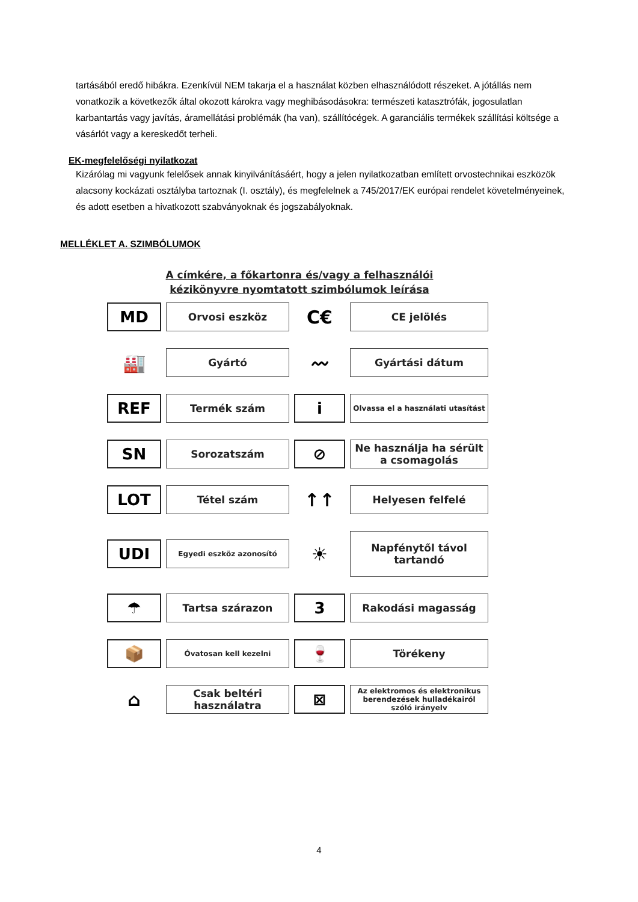tartásából eredő hibákra. Ezenkívül NEM takarja el a használat közben elhasználódott részeket. A jótállás nem vonatkozik a következők által okozott károkra vagy meghibásodásokra: természeti katasztrófák, jogosulatlan karbantartás vagy javítás, áramellátási problémák (ha van), szállítócégek. A garanciális termékek szállítási költsége a vásárlót vagy a kereskedőt terheli.
EK-megfelelőségi nyilatkozat
Kizárólag mi vagyunk felelősek annak kinyilvánításáért, hogy a jelen nyilatkozatban említett orvostechnikai eszközök alacsony kockázati osztályba tartoznak (I. osztály), és megfelelnek a 745/2017/EK európai rendelet követelményeinek, és adott esetben a hivatkozott szabványoknak és jogszabályoknak.
MELLÉKLET A. SZIMBÓLUMOK
A címkére, a főkartonra és/vagy a felhasználói
kézikönyvre nyomtatott szimbólumok leírása
MD
Orvosi eszköz
C€
CE jelölés
🏭
Gyártó
〰
Gyártási dátum
REF
Termék szám
i
Olvassa el a használati utasítást
SN
Sorozatszám
⊘
Ne használja ha sérült a csomagolás
LOT
Tétel szám
↑↑
Helyesen felfelé
UDI
Egyedi eszköz azonosító
☀
Napfénytől távol tartandó
☂
Tartsa szárazon
3
Rakodási magasság
📦
Óvatosan kell kezelni
🍷
Törékeny
⌂
Csak beltéri használatra
⊠
Az elektromos és elektronikus berendezések hulladékairól szóló irányelv
4